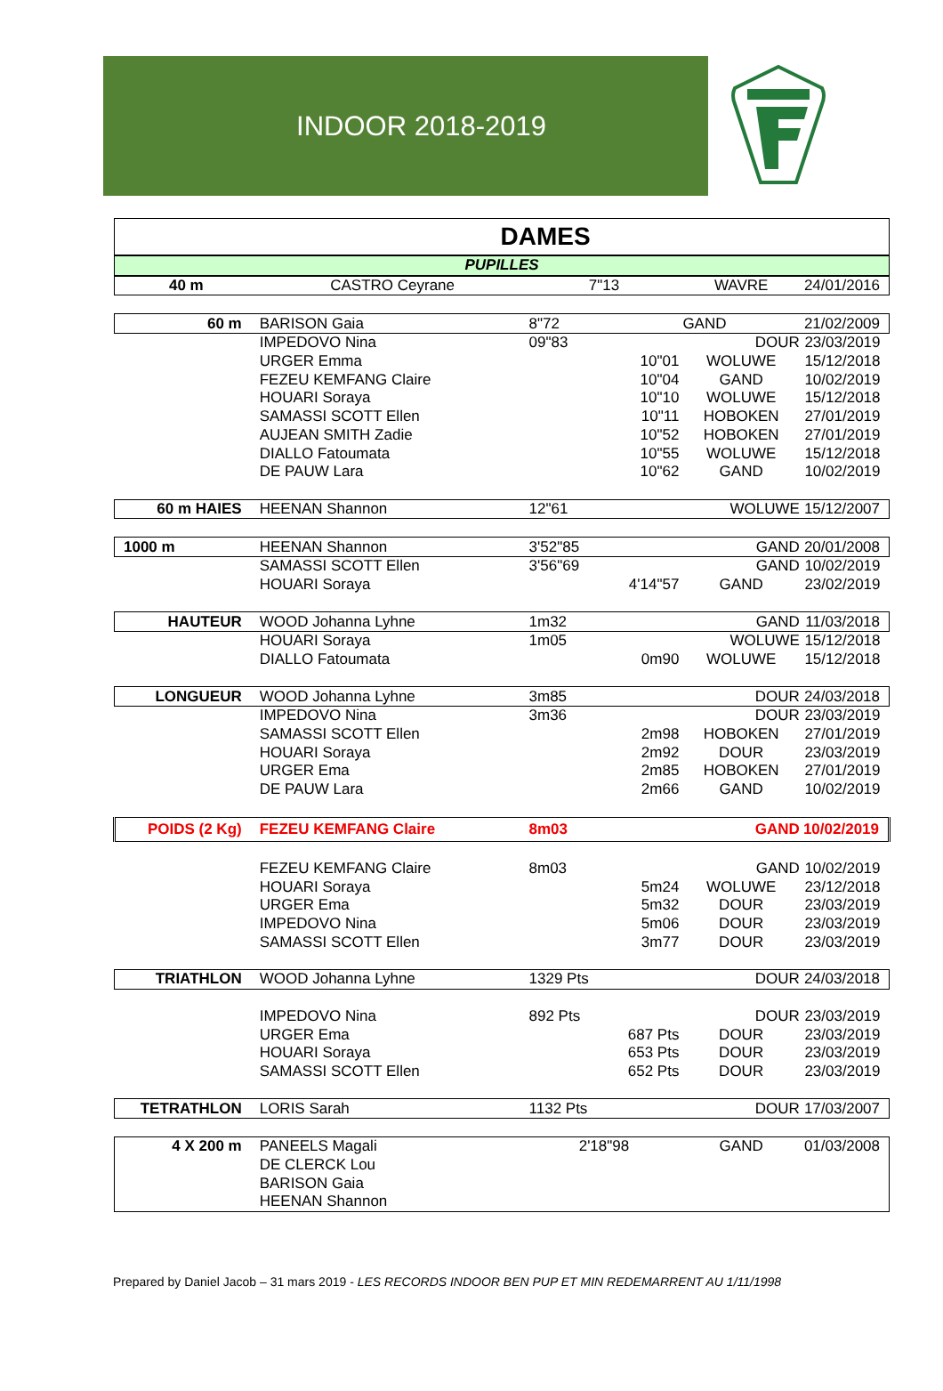INDOOR 2018-2019
| DAMES | | | | | |
| PUPILLES | | | | | |
| 40 m | CASTRO Ceyrane | 7"13 | WAVRE | | 24/01/2016 |
| 60 m | BARISON Gaia | 8"72 | GAND | | 21/02/2009 |
| | IMPEDOVO Nina | 09"83 | | DOUR | 23/03/2019 |
| | URGER Emma | 10"01 | WOLUWE | | 15/12/2018 |
| | FEZEU KEMFANG Claire | 10"04 | GAND | | 10/02/2019 |
| | HOUARI Soraya | 10"10 | WOLUWE | | 15/12/2018 |
| | SAMASSI SCOTT Ellen | 10"11 | HOBOKEN | | 27/01/2019 |
| | AUJEAN SMITH Zadie | 10"52 | HOBOKEN | | 27/01/2019 |
| | DIALLO Fatoumata | 10"55 | WOLUWE | | 15/12/2018 |
| | DE PAUW Lara | 10"62 | GAND | | 10/02/2019 |
| 60 m HAIES | HEENAN Shannon | 12"61 | | WOLUWE | 15/12/2007 |
| 1000 m | HEENAN Shannon | 3'52"85 | | GAND | 20/01/2008 |
| | SAMASSI SCOTT Ellen | 3'56"69 | | GAND | 10/02/2019 |
| | HOUARI Soraya | 4'14"57 | GAND | | 23/02/2019 |
| HAUTEUR | WOOD Johanna Lyhne | 1m32 | | GAND | 11/03/2018 |
| | HOUARI Soraya | 1m05 | | WOLUWE | 15/12/2018 |
| | DIALLO Fatoumata | 0m90 | WOLUWE | | 15/12/2018 |
| LONGUEUR | WOOD Johanna Lyhne | 3m85 | | DOUR | 24/03/2018 |
| | IMPEDOVO Nina | 3m36 | | DOUR | 23/03/2019 |
| | SAMASSI SCOTT Ellen | 2m98 | HOBOKEN | | 27/01/2019 |
| | HOUARI Soraya | 2m92 | DOUR | | 23/03/2019 |
| | URGER Ema | 2m85 | HOBOKEN | | 27/01/2019 |
| | DE PAUW Lara | 2m66 | GAND | | 10/02/2019 |
| POIDS (2 Kg) | FEZEU KEMFANG Claire | 8m03 | | GAND | 10/02/2019 |
| | FEZEU KEMFANG Claire | 8m03 | | GAND | 10/02/2019 |
| | HOUARI Soraya | 5m24 | WOLUWE | | 23/12/2018 |
| | URGER Ema | 5m32 | DOUR | | 23/03/2019 |
| | IMPEDOVO Nina | 5m06 | DOUR | | 23/03/2019 |
| | SAMASSI SCOTT Ellen | 3m77 | DOUR | | 23/03/2019 |
| TRIATHLON | WOOD Johanna Lyhne | 1329 Pts | | DOUR | 24/03/2018 |
| | IMPEDOVO Nina | 892 Pts | | DOUR | 23/03/2019 |
| | URGER Ema | 687 Pts | DOUR | | 23/03/2019 |
| | HOUARI Soraya | 653 Pts | DOUR | | 23/03/2019 |
| | SAMASSI SCOTT Ellen | 652 Pts | DOUR | | 23/03/2019 |
| TETRATHLON | LORIS Sarah | 1132 Pts | | DOUR | 17/03/2007 |
| 4 X 200 m | PANEELS Magali | 2'18"98 | GAND | | 01/03/2008 |
| | DE CLERCK Lou | | | | |
| | BARISON Gaia | | | | |
| | HEENAN Shannon | | | | |
Prepared by Daniel Jacob – 31 mars 2019 - LES RECORDS INDOOR BEN PUP ET MIN REDEMARRENT AU 1/11/1998